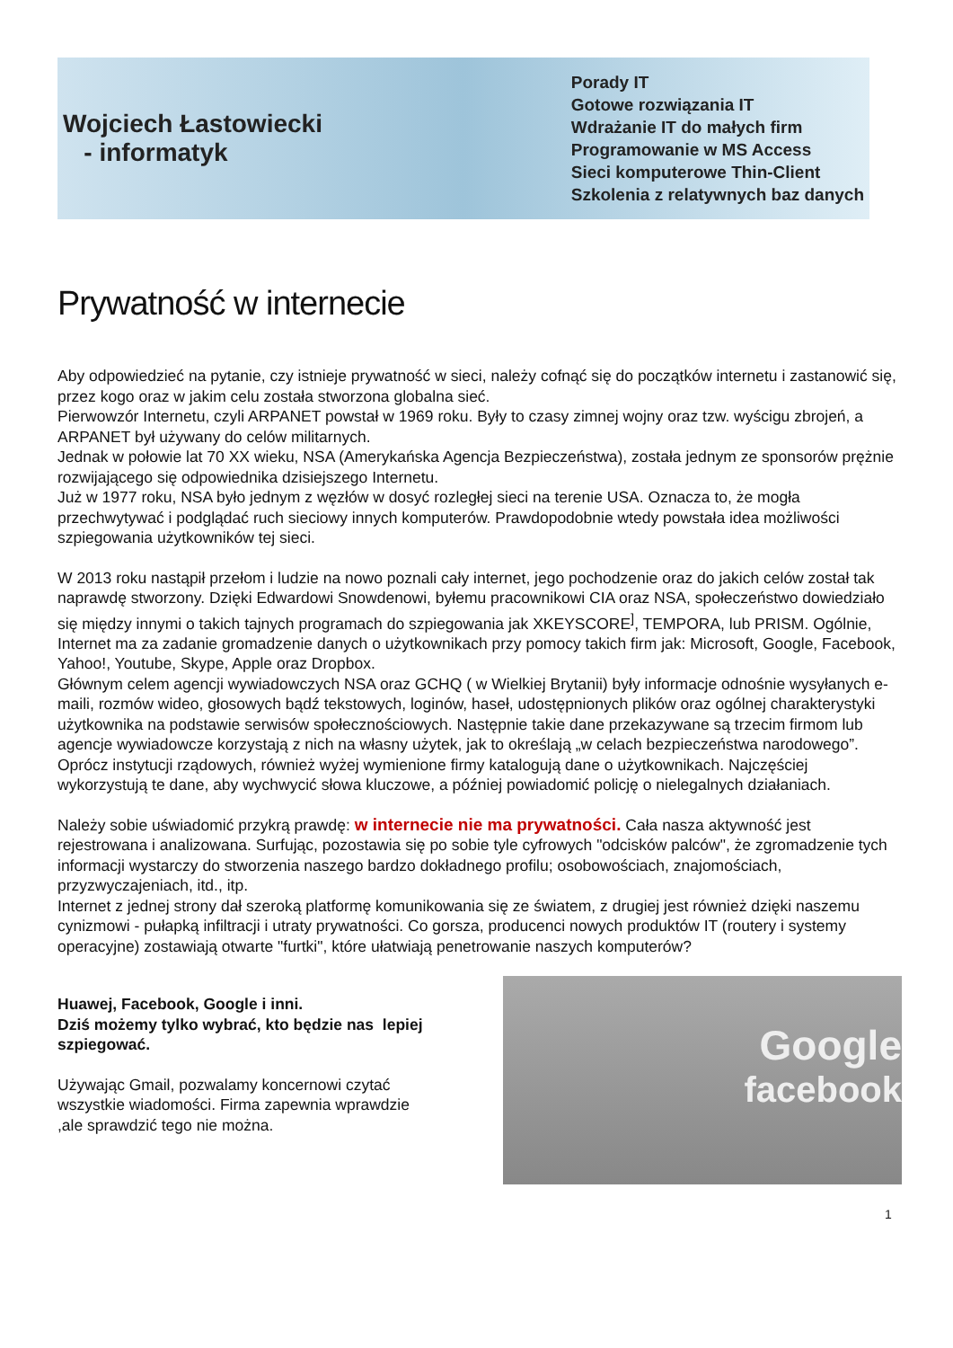Wojciech Łastowiecki
- informatyk
Porady IT
Gotowe rozwiązania IT
Wdrażanie IT do małych firm
Programowanie w MS Access
Sieci komputerowe Thin-Client
Szkolenia z relatywnych baz danych
Prywatność w internecie
Aby odpowiedzieć na pytanie, czy istnieje prywatność w sieci, należy cofnąć się do początków internetu i zastanowić się, przez kogo oraz w jakim celu została stworzona globalna sieć.
Pierwowzór Internetu, czyli ARPANET powstał w 1969 roku. Były to czasy zimnej wojny oraz tzw. wyścigu zbrojeń, a ARPANET był używany do celów militarnych.
Jednak w połowie lat 70 XX wieku, NSA (Amerykańska Agencja Bezpieczeństwa), została jednym ze sponsorów prężnie rozwijającego się odpowiednika dzisiejszego Internetu.
Już w 1977 roku, NSA było jednym z węzłów w dosyć rozległej sieci na terenie USA. Oznacza to, że mogła przechwytywać i podglądać ruch sieciowy innych komputerów. Prawdopodobnie wtedy powstała idea możliwości szpiegowania użytkowników tej sieci.
W 2013 roku nastąpił przełom i ludzie na nowo poznali cały internet, jego pochodzenie oraz do jakich celów został tak naprawdę stworzony. Dzięki Edwardowi Snowdenowi, byłemu pracownikowi CIA oraz NSA, społeczeństwo dowiedziało się między innymi o takich tajnych programach do szpiegowania jak XKEYSCORE<sup>]</sup>, TEMPORA, lub PRISM. Ogólnie, Internet ma za zadanie gromadzenie danych o użytkownikach przy pomocy takich firm jak: Microsoft, Google, Facebook, Yahoo!, Youtube, Skype, Apple oraz Dropbox.
Głównym celem agencji wywiadowczych NSA oraz GCHQ ( w Wielkiej Brytanii) były informacje odnośnie wysyłanych e-maili, rozmów wideo, głosowych bądź tekstowych, loginów, haseł, udostępnionych plików oraz ogólnej charakterystyki użytkownika na podstawie serwisów społecznościowych. Następnie takie dane przekazywane są trzecim firmom lub agencje wywiadowcze korzystają z nich na własny użytek, jak to określają „w celach bezpieczeństwa narodowego”.
Oprócz instytucji rządowych, również wyżej wymienione firmy katalogują dane o użytkownikach. Najczęściej wykorzystują te dane, aby wychwycić słowa kluczowe, a później powiadomić policję o nielegalnych działaniach.
Należy sobie uświadomić przykrą prawdę: w internecie nie ma prywatności. Cała nasza aktywność jest rejestrowana i analizowana. Surfując, pozostawia się po sobie tyle cyfrowych "odcisków palców", że zgromadzenie tych informacji wystarczy do stworzenia naszego bardzo dokładnego profilu; osobowościach, znajomościach, przyzwyczajeniach, itd., itp.
Internet z jednej strony dał szeroką platformę komunikowania się ze światem, z drugiej jest również dzięki naszemu cynizmowi - pułapką infiltracji i utraty prywatności. Co gorsza, producenci nowych produktów IT (routery i systemy operacyjne) zostawiają otwarte "furtki", które ułatwiają penetrowanie naszych komputerów?
Huawej, Facebook, Google i inni.
Dziś możemy tylko wybrać, kto będzie nas lepiej szpiegować.
Używając Gmail, pozwalamy koncernowi czytać wszystkie wiadomości. Firma zapewnia wprawdzie ,ale sprawdzić tego nie można.
Google
facebook
1